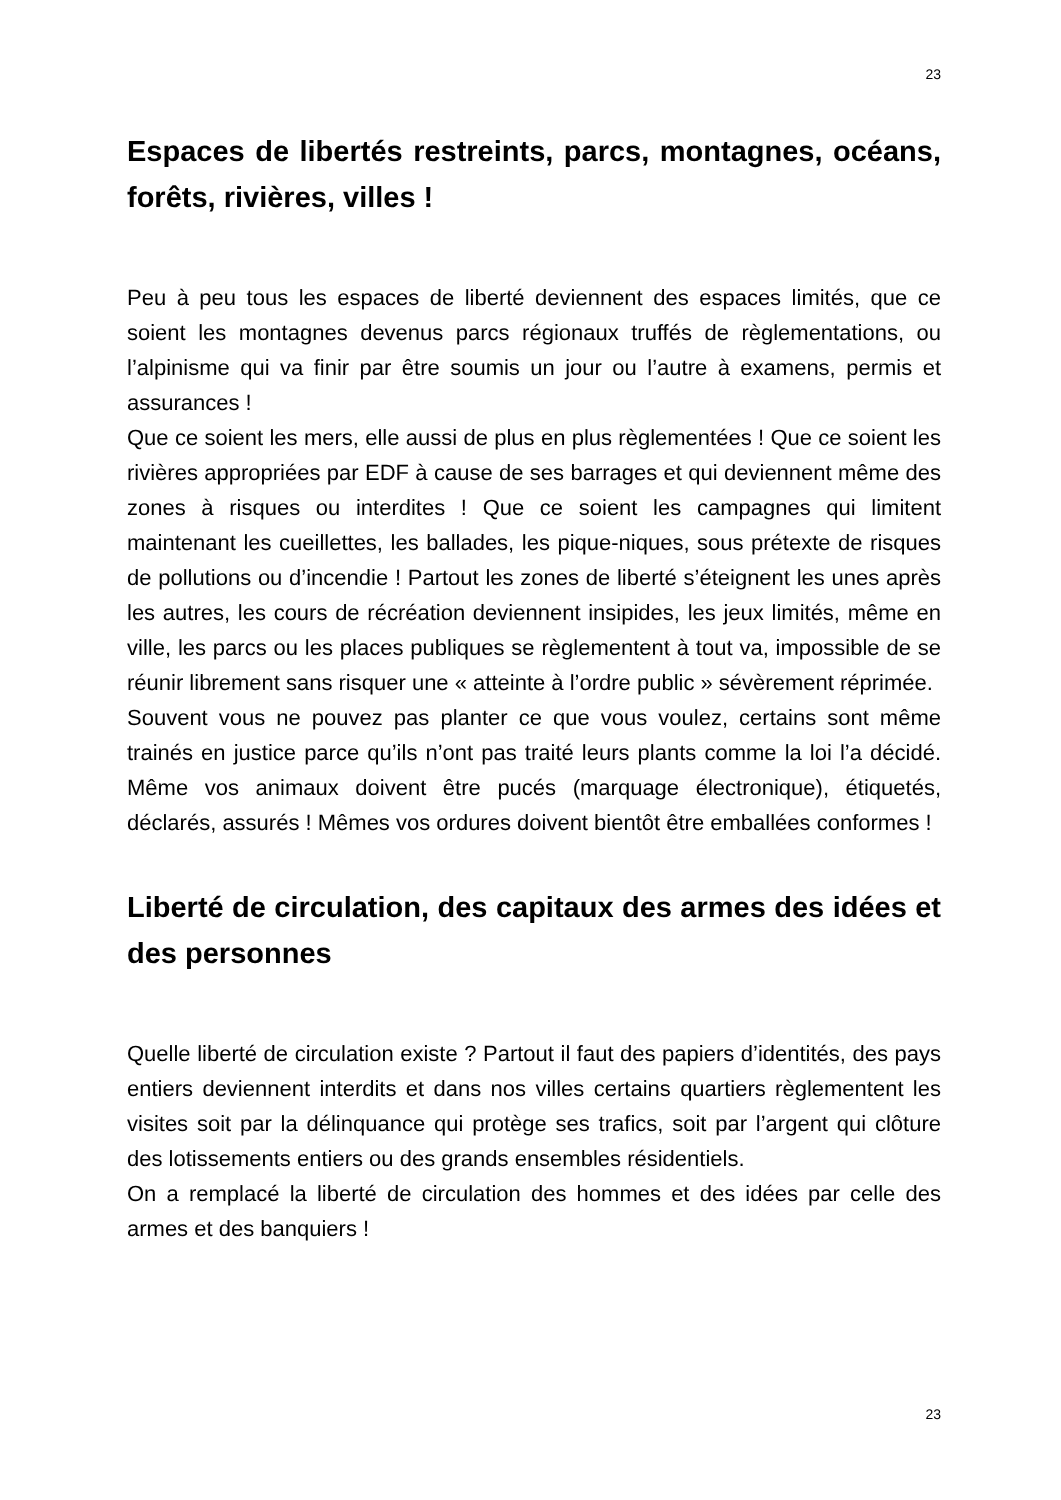23
Espaces de libertés restreints, parcs, montagnes, océans, forêts, rivières, villes !
Peu à peu tous les espaces de liberté deviennent des espaces limités, que ce soient les montagnes devenus parcs régionaux truffés de règlementations, ou l’alpinisme qui va finir par être soumis un jour ou l’autre à examens, permis et assurances !
Que ce soient les mers, elle aussi de plus en plus règlementées ! Que ce soient les rivières appropriées par EDF à cause de ses barrages et qui deviennent même des zones à risques ou interdites ! Que ce soient les campagnes qui limitent maintenant les cueillettes, les ballades, les pique-niques, sous prétexte de risques de pollutions ou d’incendie ! Partout les zones de liberté s’éteignent les unes après les autres, les cours de récréation deviennent insipides, les jeux limités, même en ville, les parcs ou les places publiques se règlementent à tout va, impossible de se réunir librement sans risquer une « atteinte à l’ordre public » sévèrement réprimée.
Souvent vous ne pouvez pas planter ce que vous voulez, certains sont même trainés en justice parce qu’ils n’ont pas traité leurs plants comme la loi l’a décidé. Même vos animaux doivent être pucés (marquage électronique), étiquetés, déclarés, assurés ! Mêmes vos ordures doivent bientôt être emballées conformes !
Liberté de circulation, des capitaux des armes des idées et des personnes
Quelle liberté de circulation existe ? Partout il faut des papiers d’identités, des pays entiers deviennent interdits et dans nos villes certains quartiers règlementent les visites soit par la délinquance qui protège ses trafics, soit par l’argent qui clôture des lotissements entiers ou des grands ensembles résidentiels.
On a remplacé la liberté de circulation des hommes et des idées par celle des armes et des banquiers !
23